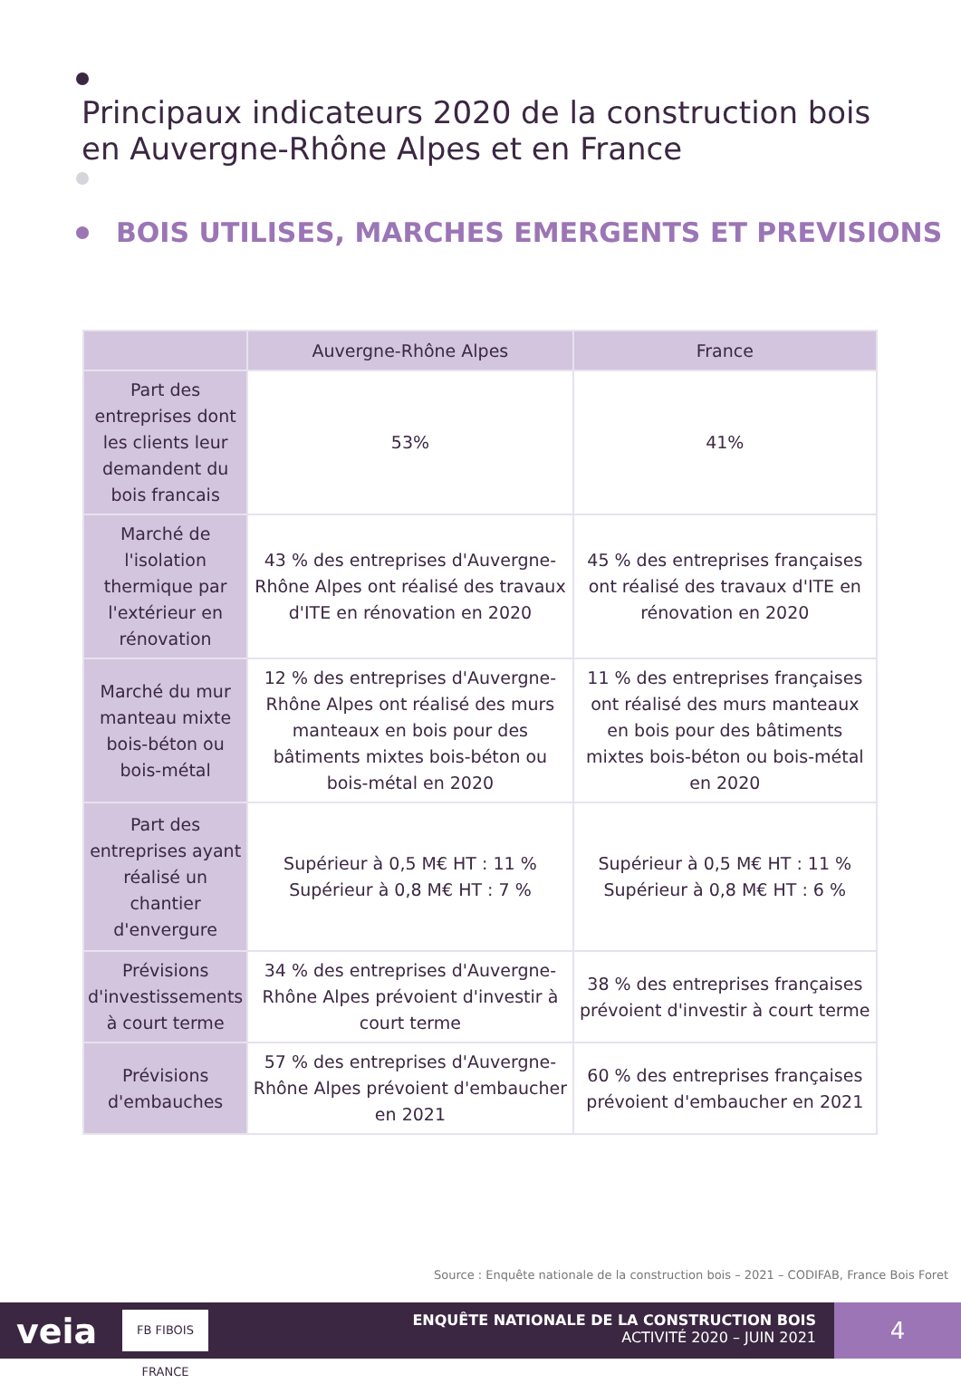Principaux indicateurs 2020 de la construction bois
en Auvergne-Rhône Alpes et en France
BOIS UTILISES, MARCHES EMERGENTS ET PREVISIONS
| | Auvergne-Rhône Alpes | France |
| --- | --- | --- |
| Part des entreprises dont les clients leur demandent du bois francais | 53% | 41% |
| Marché de l'isolation thermique par l'extérieur en rénovation | 43 % des entreprises d'Auvergne-Rhône Alpes ont réalisé des travaux d'ITE en rénovation en 2020 | 45 % des entreprises françaises ont réalisé des travaux d'ITE en rénovation en 2020 |
| Marché du mur manteau mixte bois-béton ou bois-métal | 12 % des entreprises d'Auvergne-Rhône Alpes ont réalisé des murs manteaux en bois pour des bâtiments mixtes bois-béton ou bois-métal en 2020 | 11 % des entreprises françaises ont réalisé des murs manteaux en bois pour des bâtiments mixtes bois-béton ou bois-métal en 2020 |
| Part des entreprises ayant réalisé un chantier d'envergure | Supérieur à 0,5 M€ HT : 11 % Supérieur à 0,8 M€ HT : 7 % | Supérieur à 0,5 M€ HT : 11 % Supérieur à 0,8 M€ HT : 6 % |
| Prévisions d'investissements à court terme | 34 % des entreprises d'Auvergne-Rhône Alpes prévoient d'investir à court terme | 38 % des entreprises françaises prévoient d'investir à court terme |
| Prévisions d'embauches | 57 % des entreprises d'Auvergne-Rhône Alpes prévoient d'embaucher en 2021 | 60 % des entreprises françaises prévoient d'embaucher en 2021 |
Source : Enquête nationale de la construction bois – 2021 – CODIFAB, France Bois Foret
veia
FB FIBOIS FRANCE
ENQUÊTE NATIONALE DE LA CONSTRUCTION BOIS
ACTIVITÉ 2020 – JUIN 2021
4